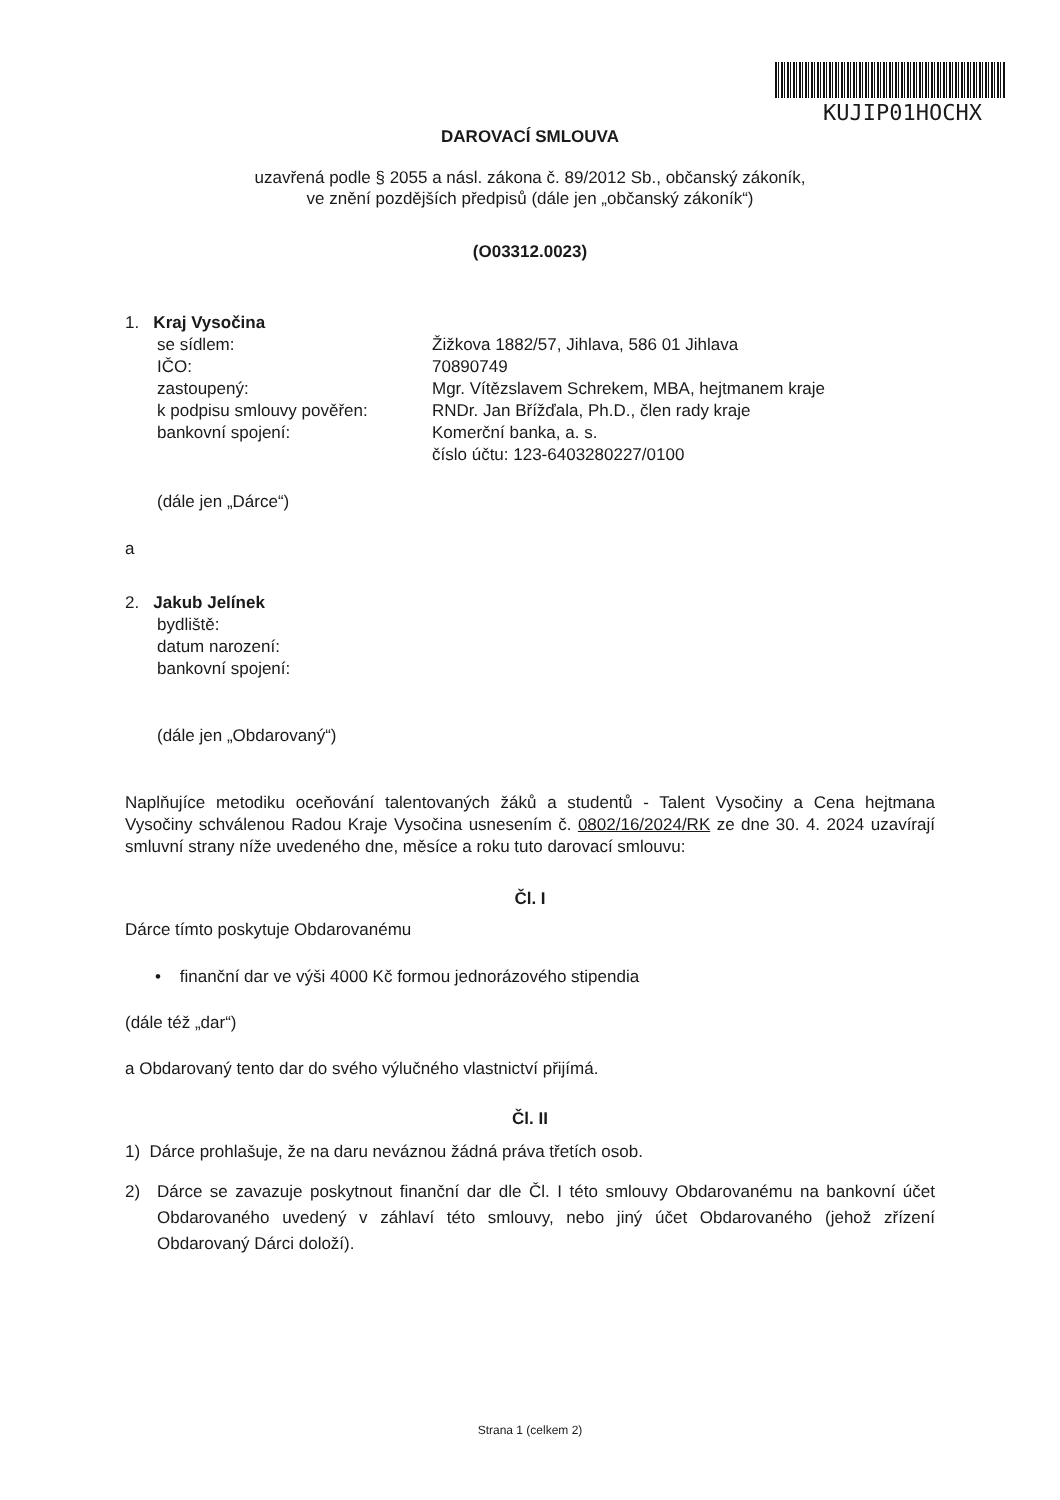KUJIP01HOCHX
DAROVACÍ SMLOUVA
uzavřená podle § 2055 a násl. zákona č. 89/2012 Sb., občanský zákoník,
ve znění pozdějších předpisů (dále jen „občanský zákoník“)
(O03312.0023)
1. Kraj Vysočina
se sídlem: Žižkova 1882/57, Jihlava, 586 01 Jihlava
IČO: 70890749
zastoupený: Mgr. Vítězslavem Schrekem, MBA, hejtmanem kraje
k podpisu smlouvy pověřen: RNDr. Jan Břížďala, Ph.D., člen rady kraje
bankovní spojení: Komerční banka, a. s.
číslo účtu: 123-6403280227/0100
(dále jen „Dárce“)
a
2. Jakub Jelínek
bydliště:
datum narození:
bankovní spojení:
(dále jen „Obdarovaný“)
Naplňujíce metodiku oceňování talentovaných žáků a studentů - Talent Vysočiny a Cena hejtmana Vysočiny schválenou Radou Kraje Vysočina usnesením č. 0802/16/2024/RK ze dne 30. 4. 2024 uzavírají smluvní strany níže uvedeného dne, měsíce a roku tuto darovací smlouvu:
Čl. I
Dárce tímto poskytuje Obdarovanému
• finanční dar ve výši 4000 Kč formou jednorázového stipendia
(dále též „dar“)
a Obdarovaný tento dar do svého výlučného vlastnictví přijímá.
Čl. II
1) Dárce prohlašuje, že na daru neváznou žádná práva třetích osob.
2) Dárce se zavazuje poskytnout finanční dar dle Čl. I této smlouvy Obdarovanému na bankovní účet Obdarovaného uvedený v záhlaví této smlouvy, nebo jiný účet Obdarovaného (jehož zřízení Obdarovaný Dárci doloží).
Strana 1 (celkem 2)